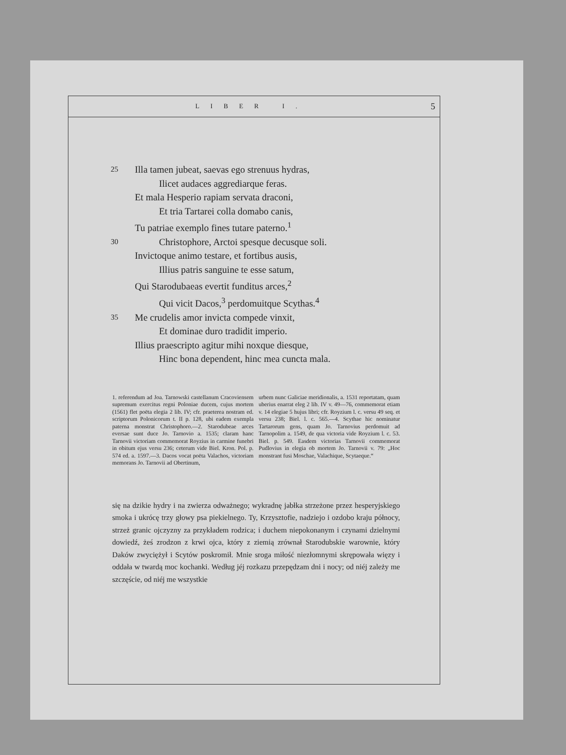LIBER I. 5
25 Illa tamen jubeat, saevas ego strenuus hydras,
Ilicet audaces aggrediarque feras.
Et mala Hesperio rapiam servata draconi,
Et tria Tartarei colla domabo canis,
Tu patriae exemplo fines tutare paterno.<sup>1</sup>
30 Christophore, Arctoi spesque decusque soli.
Invictoque animo testare, et fortibus ausis,
Illius patris sanguine te esse satum,
Qui Starodubaeas evertit funditus arces,<sup>2</sup>
Qui vicit Dacos,<sup>3</sup> perdomuitque Scythas.<sup>4</sup>
35 Me crudelis amor invicta compede vinxit,
Et dominae duro tradidit imperio.
Illius praescripto agitur mihi noxque diesque,
Hinc bona dependent, hinc mea cuncta mala.
1. referendum ad Joa. Tarnowski castellanum Cracoviensem supremum exercitus regni Poloniae ducem, cujus mortem (1561) flet poëta elegia 2 lib. IV; cfr. praeterea nostram ed. scriptorum Polonicorum t. II p. 128, ubi eadem exempla paterna monstrat Christophoro.—2. Starodubeae arces eversae sunt duce Jo. Tarnovio a. 1535; claram hanc Tarnovii victoriam commemorat Royzius in carmine funebri in obitum ejus versu 236; ceterum vide Biel. Kron. Pol. p. 574 ed. a. 1597.—3. Dacos vocat poëta Valachos, victoriam memorans Jo. Tarnovii ad Obertinum,
urbem nunc Galiciae meridionalis, a. 1531 reportatam, quam uberius enarrat eleg 2 lib. IV v. 49—76, commemorat etiam v. 14 elegiae 5 hujus libri; cfr. Royzium l. c. versu 49 seq. et versu 238; Biel. l. c. 565.—4. Scythae hic nominatur Tartarorum gens, quam Jo. Tarnovius perdomuit ad Tarnopolim a. 1549, de qua victoria vide Royzium l. c. 53. Biel. p. 549. Easdem victorias Tarnovii commemorat Pudlovius in elegia ob mortem Jo. Tarnovii v. 79: „Hoc monstrant fusi Moschae, Valachique, Scytaeque.“
się na dzikie hydry i na zwierza odważnego; wykradnę jabłka strzeżone przez hesperyjskiego smoka i ukrócę trzy głowy psa piekielnego. Ty, Krzysztofie, nadziejo i ozdobo kraju północy, strzeż granic ojczyzny za przykładem rodzica; i duchem niepokonanym i czynami dzielnymi dowiedź, żeś zrodzon z krwi ojca, który z ziemią zrównał Starodubskie warownie, który Daków zwyciężył i Scytów poskromił. Mnie sroga miłość niezłomnymi skrępowała więzy i oddała w twardą moc kochanki. Według jéj rozkazu przepędzam dni i nocy; od niéj zależy me szczęście, od niéj me wszystkie